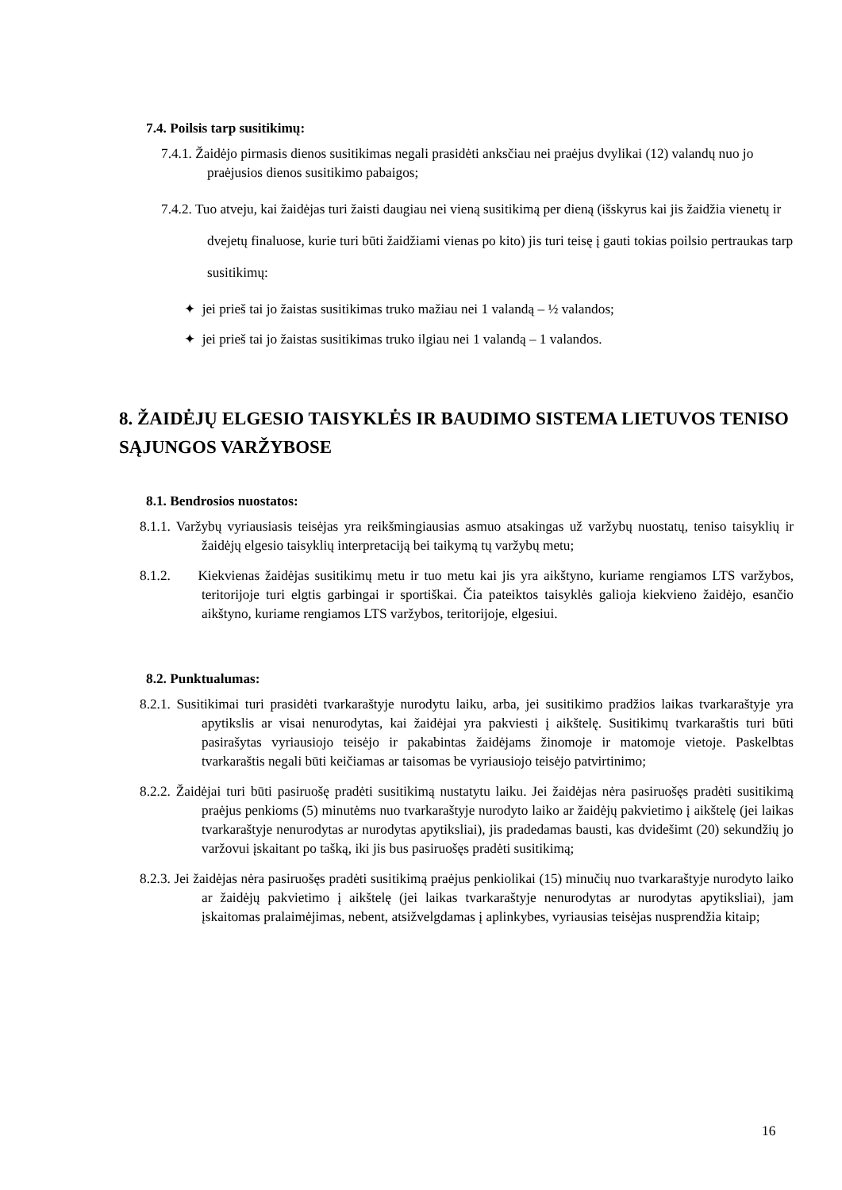7.4. Poilsis tarp susitikimų:
7.4.1. Žaidėjo pirmasis dienos susitikimas negali prasidėti anksčiau nei praėjus dvylikai (12) valandų nuo jo praėjusios dienos susitikimo pabaigos;
7.4.2. Tuo atveju, kai žaidėjas turi žaisti daugiau nei vieną susitikimą per dieną (išskyrus kai jis žaidžia vienetų ir dvejetų finaluose, kurie turi būti žaidžiami vienas po kito) jis turi teisę į gauti tokias poilsio pertraukas tarp susitikimų:
✦ jei prieš tai jo žaistas susitikimas truko mažiau nei 1 valandą – ½ valandos;
✦ jei prieš tai jo žaistas susitikimas truko ilgiau nei 1 valandą – 1 valandos.
8. ŽAIDĖJŲ ELGESIO TAISYKLĖS IR BAUDIMO SISTEMA LIETUVOS TENISO SĄJUNGOS VARŽYBOSE
8.1. Bendrosios nuostatos:
8.1.1. Varžybų vyriausiasis teisėjas yra reikšmingiausias asmuo atsakingas už varžybų nuostatų, teniso taisyklių ir žaidėjų elgesio taisyklių interpretaciją bei taikymą tų varžybų metu;
8.1.2. Kiekvienas žaidėjas susitikimų metu ir tuo metu kai jis yra aikštyno, kuriame rengiamos LTS varžybos, teritorijoje turi elgtis garbingai ir sportiškai. Čia pateiktos taisyklės galioja kiekvieno žaidėjo, esančio aikštyno, kuriame rengiamos LTS varžybos, teritorijoje, elgesiui.
8.2. Punktualumas:
8.2.1. Susitikimai turi prasidėti tvarkaraštyje nurodytu laiku, arba, jei susitikimo pradžios laikas tvarkaraštyje yra apytikslis ar visai nenurodytas, kai žaidėjai yra pakviesti į aikštelę. Susitikimų tvarkaraštis turi būti pasirašytas vyriausiojo teisėjo ir pakabintas žaidėjams žinomoje ir matomoje vietoje. Paskelbtas tvarkaraštis negali būti keičiamas ar taisomas be vyriausiojo teisėjo patvirtinimo;
8.2.2. Žaidėjai turi būti pasiruošę pradėti susitikimą nustatytu laiku. Jei žaidėjas nėra pasiruošęs pradėti susitikimą praėjus penkioms (5) minutėms nuo tvarkaraštyje nurodyto laiko ar žaidėjų pakvietimo į aikštelę (jei laikas tvarkaraštyje nenurodytas ar nurodytas apytiksliai), jis pradedamas bausti, kas dvidešimt (20) sekundžių jo varžovui įskaitant po tašką, iki jis bus pasiruošęs pradėti susitikimą;
8.2.3. Jei žaidėjas nėra pasiruošęs pradėti susitikimą praėjus penkiolikai (15) minučių nuo tvarkaraštyje nurodyto laiko ar žaidėjų pakvietimo į aikštelę (jei laikas tvarkaraštyje nenurodytas ar nurodytas apytiksliai), jam įskaitomas pralaimėjimas, nebent, atsižvelgdamas į aplinkybes, vyriausias teisėjas nusprendžia kitaip;
16